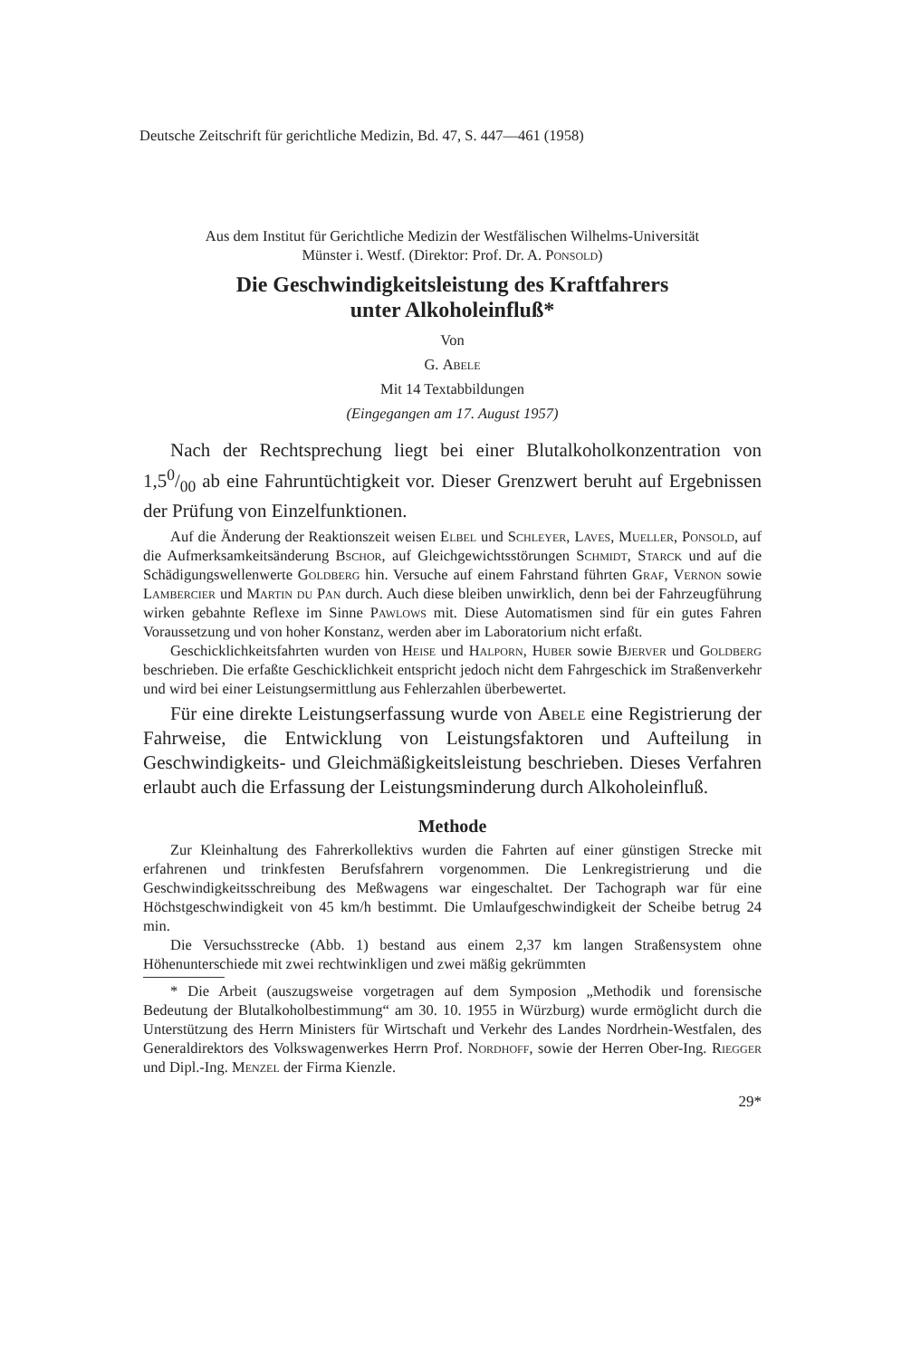Deutsche Zeitschrift für gerichtliche Medizin, Bd. 47, S. 447—461 (1958)
Aus dem Institut für Gerichtliche Medizin der Westfälischen Wilhelms-Universität
Münster i. Westf. (Direktor: Prof. Dr. A. Ponsold)
Die Geschwindigkeitsleistung des Kraftfahrers
unter Alkoholeinfluß*
Von
G. Abele
Mit 14 Textabbildungen
(Eingegangen am 17. August 1957)
Nach der Rechtsprechung liegt bei einer Blutalkoholkonzentration von 1,50/00 ab eine Fahruntüchtigkeit vor. Dieser Grenzwert beruht auf Ergebnissen der Prüfung von Einzelfunktionen.
Auf die Änderung der Reaktionszeit weisen Elbel und Schleyer, Laves, Mueller, Ponsold, auf die Aufmerksamkeitsänderung Bschor, auf Gleichgewichtsstörungen Schmidt, Starck und auf die Schädigungswellenwerte Goldberg hin. Versuche auf einem Fahrstand führten Graf, Vernon sowie Lambercier und Martin du Pan durch. Auch diese bleiben unwirklich, denn bei der Fahrzeugführung wirken gebahnte Reflexe im Sinne Pawlows mit. Diese Automatismen sind für ein gutes Fahren Voraussetzung und von hoher Konstanz, werden aber im Laboratorium nicht erfaßt.
Geschicklichkeitsfahrten wurden von Heise und Halporn, Huber sowie Bjerver und Goldberg beschrieben. Die erfaßte Geschicklichkeit entspricht jedoch nicht dem Fahrgeschick im Straßenverkehr und wird bei einer Leistungsermittlung aus Fehlerzahlen überbewertet.
Für eine direkte Leistungserfassung wurde von Abele eine Registrierung der Fahrweise, die Entwicklung von Leistungsfaktoren und Aufteilung in Geschwindigkeits- und Gleichmäßigkeitsleistung beschrieben. Dieses Verfahren erlaubt auch die Erfassung der Leistungsminderung durch Alkoholeinfluß.
Methode
Zur Kleinhaltung des Fahrerkollektivs wurden die Fahrten auf einer günstigen Strecke mit erfahrenen und trinkfesten Berufsfahrern vorgenommen. Die Lenkregistrierung und die Geschwindigkeitsschreibung des Meßwagens war eingeschaltet. Der Tachograph war für eine Höchstgeschwindigkeit von 45 km/h bestimmt. Die Umlaufgeschwindigkeit der Scheibe betrug 24 min.
Die Versuchsstrecke (Abb. 1) bestand aus einem 2,37 km langen Straßensystem ohne Höhenunterschiede mit zwei rechtwinkligen und zwei mäßig gekrümmten
* Die Arbeit (auszugsweise vorgetragen auf dem Symposion „Methodik und forensische Bedeutung der Blutalkoholbestimmung“ am 30. 10. 1955 in Würzburg) wurde ermöglicht durch die Unterstützung des Herrn Ministers für Wirtschaft und Verkehr des Landes Nordrhein-Westfalen, des Generaldirektors des Volkswagenwerkes Herrn Prof. Nordhoff, sowie der Herren Ober-Ing. Riegger und Dipl.-Ing. Menzel der Firma Kienzle.
29*